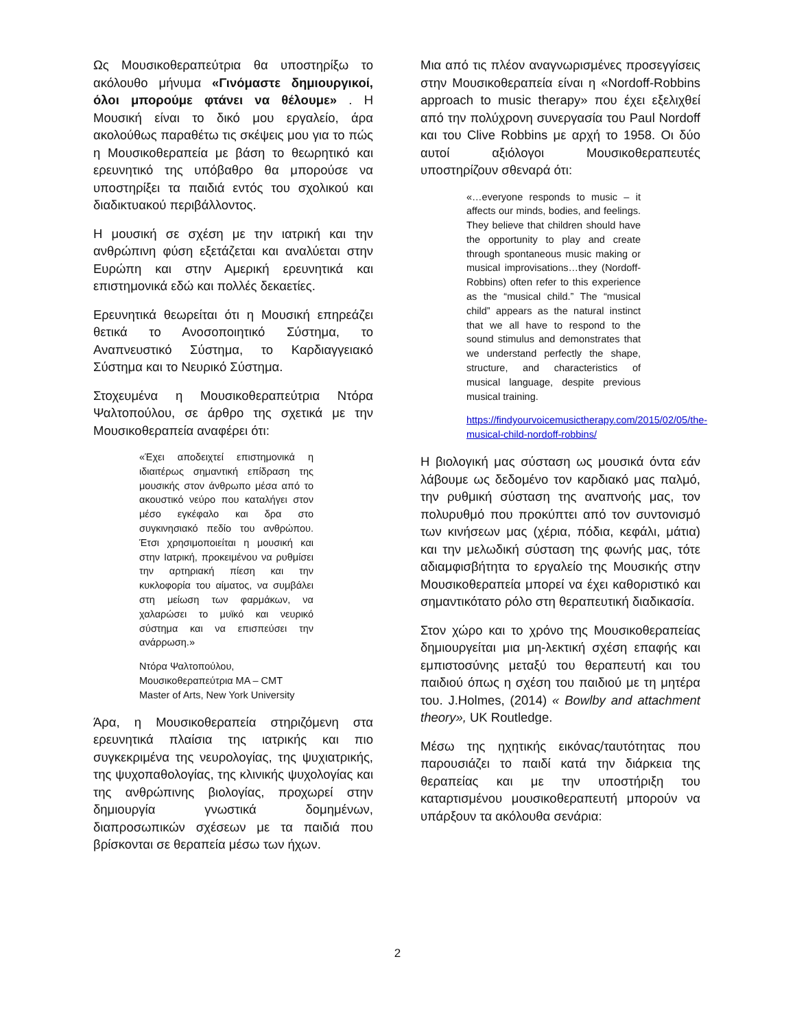Ως Μουσικοθεραπεύτρια θα υποστηρίξω το ακόλουθο μήνυμα «Γινόμαστε δημιουργικοί, όλοι μπορούμε φτάνει να θέλουμε» . Η Μουσική είναι το δικό μου εργαλείο, άρα ακολούθως παραθέτω τις σκέψεις μου για το πώς η Μουσικοθεραπεία με βάση το θεωρητικό και ερευνητικό της υπόβαθρο θα μπορούσε να υποστηρίξει τα παιδιά εντός του σχολικού και διαδικτυακού περιβάλλοντος.
Η μουσική σε σχέση με την ιατρική και την ανθρώπινη φύση εξετάζεται και αναλύεται στην Ευρώπη και στην Αμερική ερευνητικά και επιστημονικά εδώ και πολλές δεκαετίες.
Ερευνητικά θεωρείται ότι η Μουσική επηρεάζει θετικά το Ανοσοποιητικό Σύστημα, το Αναπνευστικό Σύστημα, το Καρδιαγγειακό Σύστημα και το Νευρικό Σύστημα.
Στοχευμένα η Μουσικοθεραπεύτρια Ντόρα Ψαλτοπούλου, σε άρθρο της σχετικά με την Μουσικοθεραπεία αναφέρει ότι:
«Έχει αποδειχτεί επιστημονικά η ιδιαιτέρως σημαντική επίδραση της μουσικής στον άνθρωπο μέσα από το ακουστικό νεύρο που καταλήγει στον μέσο εγκέφαλο και δρα στο συγκινησιακό πεδίο του ανθρώπου. Έτσι χρησιμοποιείται η μουσική και στην Ιατρική, προκειμένου να ρυθμίσει την αρτηριακή πίεση και την κυκλοφορία του αίματος, να συμβάλει στη μείωση των φαρμάκων, να χαλαρώσει το μυϊκό και νευρικό σύστημα και να επισπεύσει την ανάρρωση.»
Ντόρα Ψαλτοπούλου,
Μουσικοθεραπεύτρια MA – CMT
Master of Arts, New York University
Άρα, η Μουσικοθεραπεία στηριζόμενη στα ερευνητικά πλαίσια της ιατρικής και πιο συγκεκριμένα της νευρολογίας, της ψυχιατρικής, της ψυχοπαθολογίας, της κλινικής ψυχολογίας και της ανθρώπινης βιολογίας, προχωρεί στην δημιουργία γνωστικά δομημένων, διαπροσωπικών σχέσεων με τα παιδιά που βρίσκονται σε θεραπεία μέσω των ήχων.
Μια από τις πλέον αναγνωρισμένες προσεγγίσεις στην Μουσικοθεραπεία είναι η «Nordoff-Robbins approach to music therapy» που έχει εξελιχθεί από την πολύχρονη συνεργασία του Paul Nordoff και του Clive Robbins με αρχή το 1958. Οι δύο αυτοί αξιόλογοι Μουσικοθεραπευτές υποστηρίζουν σθεναρά ότι:
«…everyone responds to music – it affects our minds, bodies, and feelings. They believe that children should have the opportunity to play and create through spontaneous music making or musical improvisations…they (Nordoff-Robbins) often refer to this experience as the “musical child.” The “musical child” appears as the natural instinct that we all have to respond to the sound stimulus and demonstrates that we understand perfectly the shape, structure, and characteristics of musical language, despite previous musical training.
https://findyourvoicemusictherapy.com/2015/02/05/the-musical-child-nordoff-robbins/
Η βιολογική μας σύσταση ως μουσικά όντα εάν λάβουμε ως δεδομένο τον καρδιακό μας παλμό, την ρυθμική σύσταση της αναπνοής μας, τον πολυρυθμό που προκύπτει από τον συντονισμό των κινήσεων μας (χέρια, πόδια, κεφάλι, μάτια) και την μελωδική σύσταση της φωνής μας, τότε αδιαμφισβήτητα το εργαλείο της Μουσικής στην Μουσικοθεραπεία μπορεί να έχει καθοριστικό και σημαντικότατο ρόλο στη θεραπευτική διαδικασία.
Στον χώρο και το χρόνο της Μουσικοθεραπείας δημιουργείται μια μη-λεκτική σχέση επαφής και εμπιστοσύνης μεταξύ του θεραπευτή και του παιδιού όπως η σχέση του παιδιού με τη μητέρα του. J.Holmes, (2014) « Bowlby and attachment theory», UK Routledge.
Μέσω της ηχητικής εικόνας/ταυτότητας που παρουσιάζει το παιδί κατά την διάρκεια της θεραπείας και με την υποστήριξη του καταρτισμένου μουσικοθεραπευτή μπορούν να υπάρξουν τα ακόλουθα σενάρια:
2